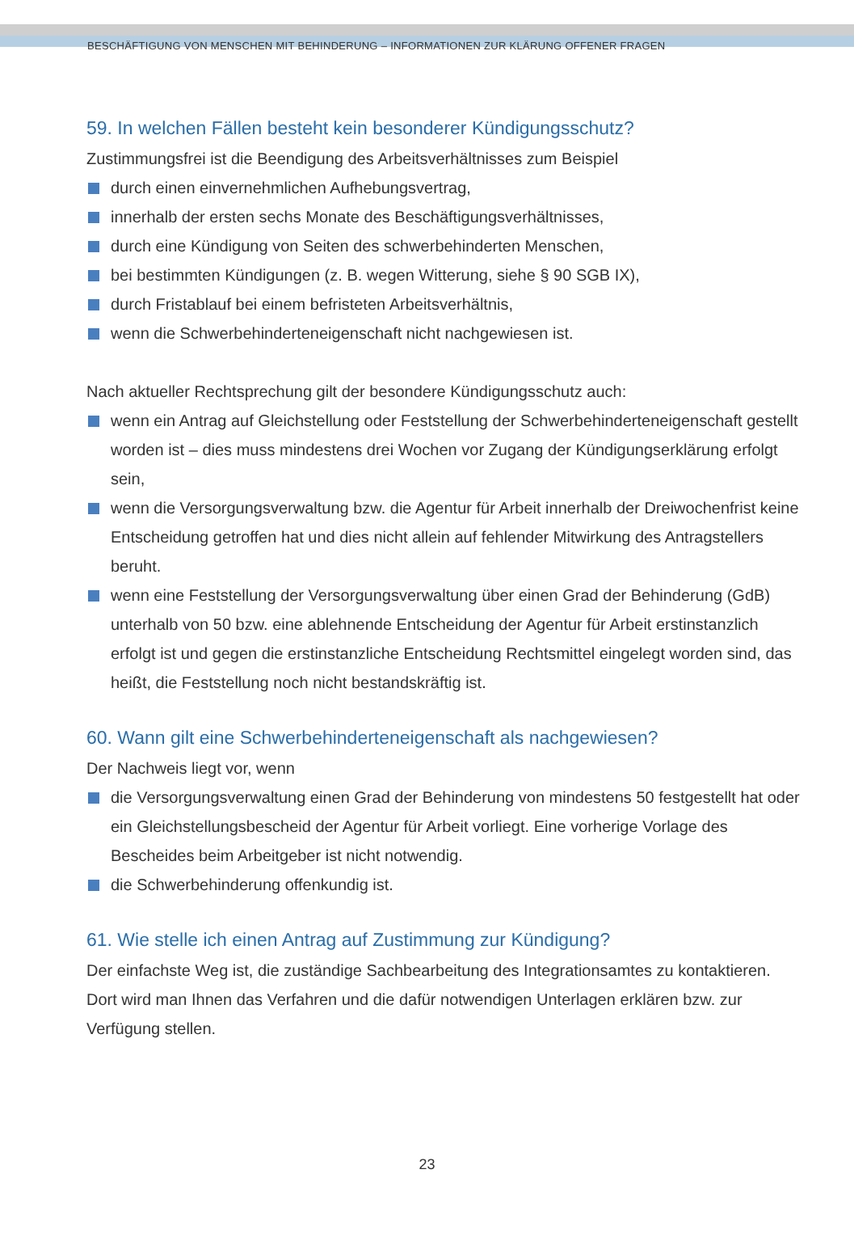BESCHÄFTIGUNG VON MENSCHEN MIT BEHINDERUNG – INFORMATIONEN ZUR KLÄRUNG OFFENER FRAGEN
59. In welchen Fällen besteht kein besonderer Kündigungsschutz?
Zustimmungsfrei ist die Beendigung des Arbeitsverhältnisses zum Beispiel
durch einen einvernehmlichen Aufhebungsvertrag,
innerhalb der ersten sechs Monate des Beschäftigungsverhältnisses,
durch eine Kündigung von Seiten des schwerbehinderten Menschen,
bei bestimmten Kündigungen (z. B. wegen Witterung, siehe § 90 SGB IX),
durch Fristablauf bei einem befristeten Arbeitsverhältnis,
wenn die Schwerbehinderteneigenschaft nicht nachgewiesen ist.
Nach aktueller Rechtsprechung gilt der besondere Kündigungsschutz auch:
wenn ein Antrag auf Gleichstellung oder Feststellung der Schwerbehinderteneigenschaft gestellt worden ist – dies muss mindestens drei Wochen vor Zugang der Kündigungserklärung erfolgt sein,
wenn die Versorgungsverwaltung bzw. die Agentur für Arbeit innerhalb der Dreiwochenfrist keine Entscheidung getroffen hat und dies nicht allein auf fehlender Mitwirkung des Antragstellers beruht.
wenn eine Feststellung der Versorgungsverwaltung über einen Grad der Behinderung (GdB) unterhalb von 50 bzw. eine ablehnende Entscheidung der Agentur für Arbeit erstinstanzlich erfolgt ist und gegen die erstinstanzliche Entscheidung Rechtsmittel eingelegt worden sind, das heißt, die Feststellung noch nicht bestandskräftig ist.
60. Wann gilt eine Schwerbehinderteneigenschaft als nachgewiesen?
Der Nachweis liegt vor, wenn
die Versorgungsverwaltung einen Grad der Behinderung von mindestens 50 festgestellt hat oder ein Gleichstellungsbescheid der Agentur für Arbeit vorliegt. Eine vorherige Vorlage des Bescheides beim Arbeitgeber ist nicht notwendig.
die Schwerbehinderung offenkundig ist.
61. Wie stelle ich einen Antrag auf Zustimmung zur Kündigung?
Der einfachste Weg ist, die zuständige Sachbearbeitung des Integrationsamtes zu kontaktieren. Dort wird man Ihnen das Verfahren und die dafür notwendigen Unterlagen erklären bzw. zur Verfügung stellen.
23